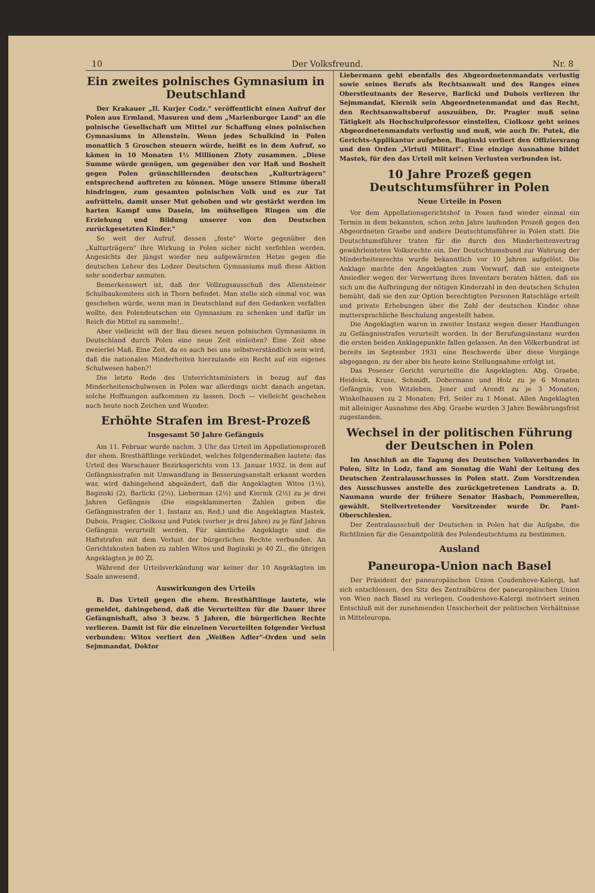10 Der Volksfreund. Nr. 8
Ein zweites polnisches Gymnasium in Deutschland
Der Krakauer „Il. Kurjer Codz." veröffentlicht einen Aufruf der Polen aus Ermland, Masuren und dem „Marienburger Land" an die polnische Gesellschaft um Mittel zur Schaffung eines polnischen Gymnasiums in Allenstein. Wenn jedes Schulkind in Polen monatlich 5 Groschen steuern würde, heißt es in dem Aufruf, so kämen in 10 Monaten 1½ Millionen Zloty zusammen. „Diese Summe würde genügen, um gegenüber den vor Haß und Bosheit gegen Polen grünschillernden deutschen „Kulturträgern" entsprechend auftreten zu können. Möge unsere Stimme überall hindringen, zum gesamten polnischen Volk und es zur Tat aufrütteln, damit unser Mut gehoben und wir gestärkt werden im harten Kampf ums Dasein, im mühseligen Ringen um die Erziehung und Bildung unserer von den Deutschen zurückgesetzten Kinder."
So weit der Aufruf, dessen „feste" Worte gegenüber den „Kulturträgern" ihre Wirkung in Polen sicher nicht verfehlen werden. Angesichts der jüngst wieder neu aufgewärmten Hetze gegen die deutschen Lehrer des Lodzer Deutschen Gymnasiums muß diese Aktion sehr sonderbar anmuten.
Bemerkenswert ist, daß der Vollzugsausschuß des Allensteiner Schulbaukomitees sich in Thorn befindet. Man stelle sich einmal vor, was geschehen würde, wenn man in Deutschland auf den Gedanken verfallen wollte, den Polendeutschen ein Gymnasium zu schenken und dafür im Reich die Mittel zu sammeln!..
Aber vielleicht will der Bau dieses neuen polnischen Gymnasiums in Deutschland durch Polen eine neue Zeit einleiten? Eine Zeit ohne zweierlei Maß. Eine Zeit, da es auch bei uns selbstverständlich sein wird, daß die nationalen Minderheiten hierzulande ein Recht auf ein eigenes Schulwesen haben?!
Die letzte Rede des Unterrichtsministers in bezug auf das Minderheitenschulwesen in Polen war allerdings nicht danach angetan, solche Hoffnungen aufkommen zu lassen. Doch — vielleicht geschehen auch heute noch Zeichen und Wunder.
Erhöhte Strafen im Brest-Prozeß
Insgesamt 50 Jahre Gefängnis
Am 11. Februar wurde nachm. 3 Uhr das Urteil im Appellationsprozeß der ehem. Bresthäftlinge verkündet, welches folgendermaßen lautete: das Urteil des Warschauer Bezirksgerichts vom 13. Januar 1932, in dem auf Gefängnisstrafen mit Umwandlung in Besserungsanstalt erkannt worden war, wird dahingehend abgeändert, daß die Angeklagten Witos (1½), Baginski (2), Barlicki (2½), Lieberman (2½) und Kiernik (2½) zu je drei Jahren Gefängnis (Die eingeklammerten Zahlen geben die Gefängnisstrafen der 1. Instanz an. Red.) und die Angeklagten Mastek, Dubois, Pragier, Ciolkosz und Putek (vorher je drei Jahre) zu je fünf Jahren Gefängnis verurteilt werden. Für sämtliche Angeklagte sind die Haftstrafen mit dem Verlust der bürgerlichen Rechte verbunden. An Gerichtskosten haben zu zahlen Witos und Baginski je 40 Zl., die übrigen Angeklagten je 80 Zl.
Während der Urteilsverkündung war keiner der 10 Angeklagten im Saale anwesend.
Auswirkungen des Urteils
B. Das Urteil gegen die ehem. Bresthäftlinge lautete, wie gemeldet, dahingehend, daß die Verurteilten für die Dauer ihrer Gefängnishaft, also 3 bezw. 5 Jahren, die bürgerlichen Rechte verlieren. Damit ist für die einzelnen Verurteilten folgender Verlust verbunden: Witos verliert den „Weißen Adler"-Orden und sein Sejmmandat, Doktor
Liebermann geht ebenfalls des Abgeordnetenmandats verlustig sowie seines Berufs als Rechtsanwalt und des Ranges eines Oberstleutnants der Reserve, Barlicki und Dubois verlieren ihr Sejmmandat, Kiernik sein Abgeordnetenmandat und das Recht, den Rechtsanwaltsberuf auszuüben, Dr. Pragier muß seine Tätigkeit als Hochschulprofessor einstellen, Ciolkosz geht seines Abgeordnetenmandats verlustig und muß, wie auch Dr. Putek, die Gerichts-Applikantur aufgeben, Baginski verliert den Offiziersrang und den Orden „Virtuti Militari". Eine einzige Ausnahme bildet Mastek, für den das Urteil mit keinen Verlusten verbunden ist.
10 Jahre Prozeß gegen Deutschtumsführer in Polen
Neue Urteile in Posen
Vor dem Appellationsgerichtshof in Posen fand wieder einmal ein Termin in dem bekannten, schon zehn Jahre laufenden Prozeß gegen den Abgeordneten Graebe und andere Deutschtumsführer in Polen statt. Die Deutschtumsführer traten für die durch den Minderheitenvertrag gewährleisteten Volksrechte ein. Der Deutschtumsbund zur Wahrung der Minderheitenrechte wurde bekanntlich vor 10 Jahren aufgelöst. Die Anklage machte den Angeklagten zum Vorwurf, daß sie enteignete Ansiedler wegen der Verwertung ihres Inventars beraten hätten, daß sie sich um die Aufbringung der nötigen Kinderzahl in den deutschen Schulen bemüht, daß sie den zur Option berechtigten Personen Ratschläge erteilt und private Erhebungen über die Zahl der deutschen Kinder ohne muttersprachliche Beschulung angestellt haben.
Die Angeklagten waren in zweiter Instanz wegen dieser Handlungen zu Gefängnisstrafen verurteilt worden. In der Berufungsinstanz wurden die ersten beiden Anklagepunkte fallen gelassen. An den Völkerbundrat ist bereits im September 1931 eine Beschwerde über diese Vorgänge abgegangen, zu der aber bis heute keine Stellungnahme erfolgt ist.
Das Posener Gericht verurteilte die Angeklagten: Abg. Graebe, Heidelck, Kruse, Schmidt, Dobermann und Holz zu je 6 Monaten Gefängnis; von Witzleben, Jener und Arendt zu je 3 Monaten; Winkelhausen zu 2 Monaten; Frl. Seiler zu 1 Monat. Allen Angeklagten mit alleiniger Ausnahme des Abg. Graebe wurden 3 Jahre Bewährungsfrist zugestanden.
Wechsel in der politischen Führung der Deutschen in Polen
Im Anschluß an die Tagung des Deutschen Volksverbandes in Polen, Sitz in Lodz, fand am Sonntag die Wahl der Leitung des Deutschen Zentralausschusses in Polen statt. Zum Vorsitzenden des Ausschusses anstelle des zurückgetretenen Landrats a. D. Naumann wurde der frühere Senator Hasbach, Pommerellen, gewählt. Stellvertretender Vorsitzender wurde Dr. Pant-Oberschlesien.
Der Zentralausschuß der Deutschen in Polen hat die Aufgabe, die Richtlinien für die Gesamtpolitik des Polendeutschtums zu bestimmen.
Ausland
Paneuropa-Union nach Basel
Der Präsident der paneuropäischen Union Coudenhove-Kalergi, hat sich entschlossen, den Sitz des Zentralbüros der paneuropäischen Union von Wien nach Basel zu verlegen. Coudenhove-Kalergi motiviert seinen Entschluß mit der zunehmenden Unsicherheit der politischen Verhältnisse in Mitteleuropa.